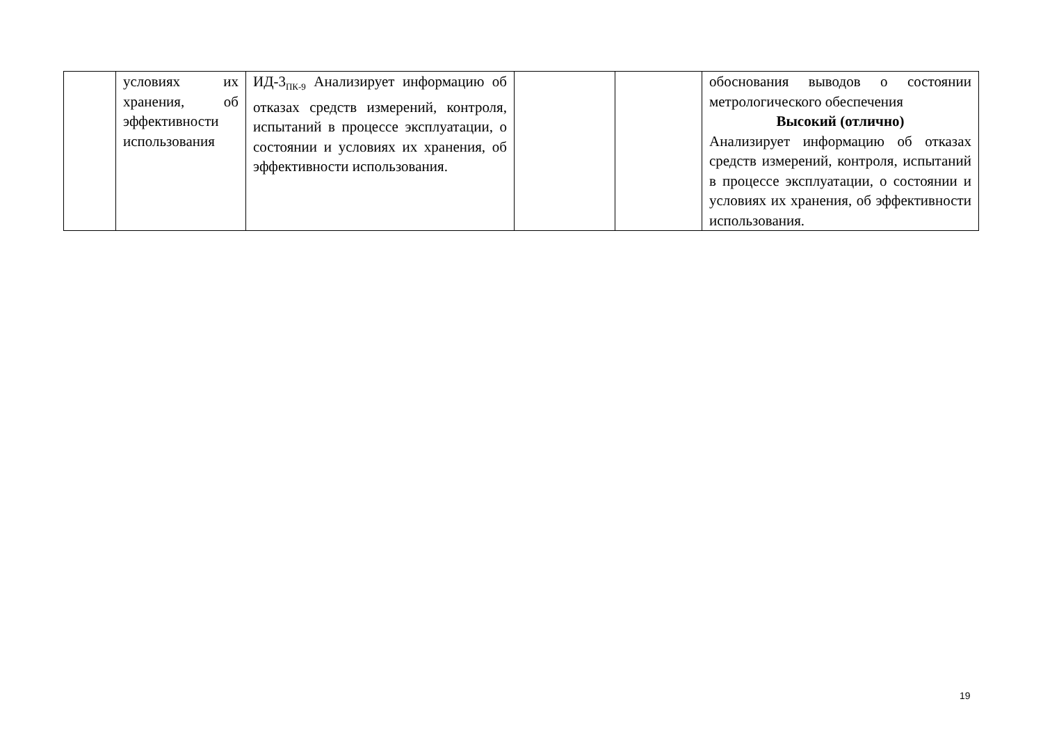| | условиях их хранения, об эффективности использования | ИД-3<sub>ПК-9</sub> Анализирует информацию об отказах средств измерений, контроля, испытаний в процессе эксплуатации, о состоянии и условиях их хранения, об эффективности использования. | | | обоснования выводов о состоянии метрологического обеспечения Высокий (отлично) Анализирует информацию об отказах средств измерений, контроля, испытаний в процессе эксплуатации, о состоянии и условиях их хранения, об эффективности использования. |
19